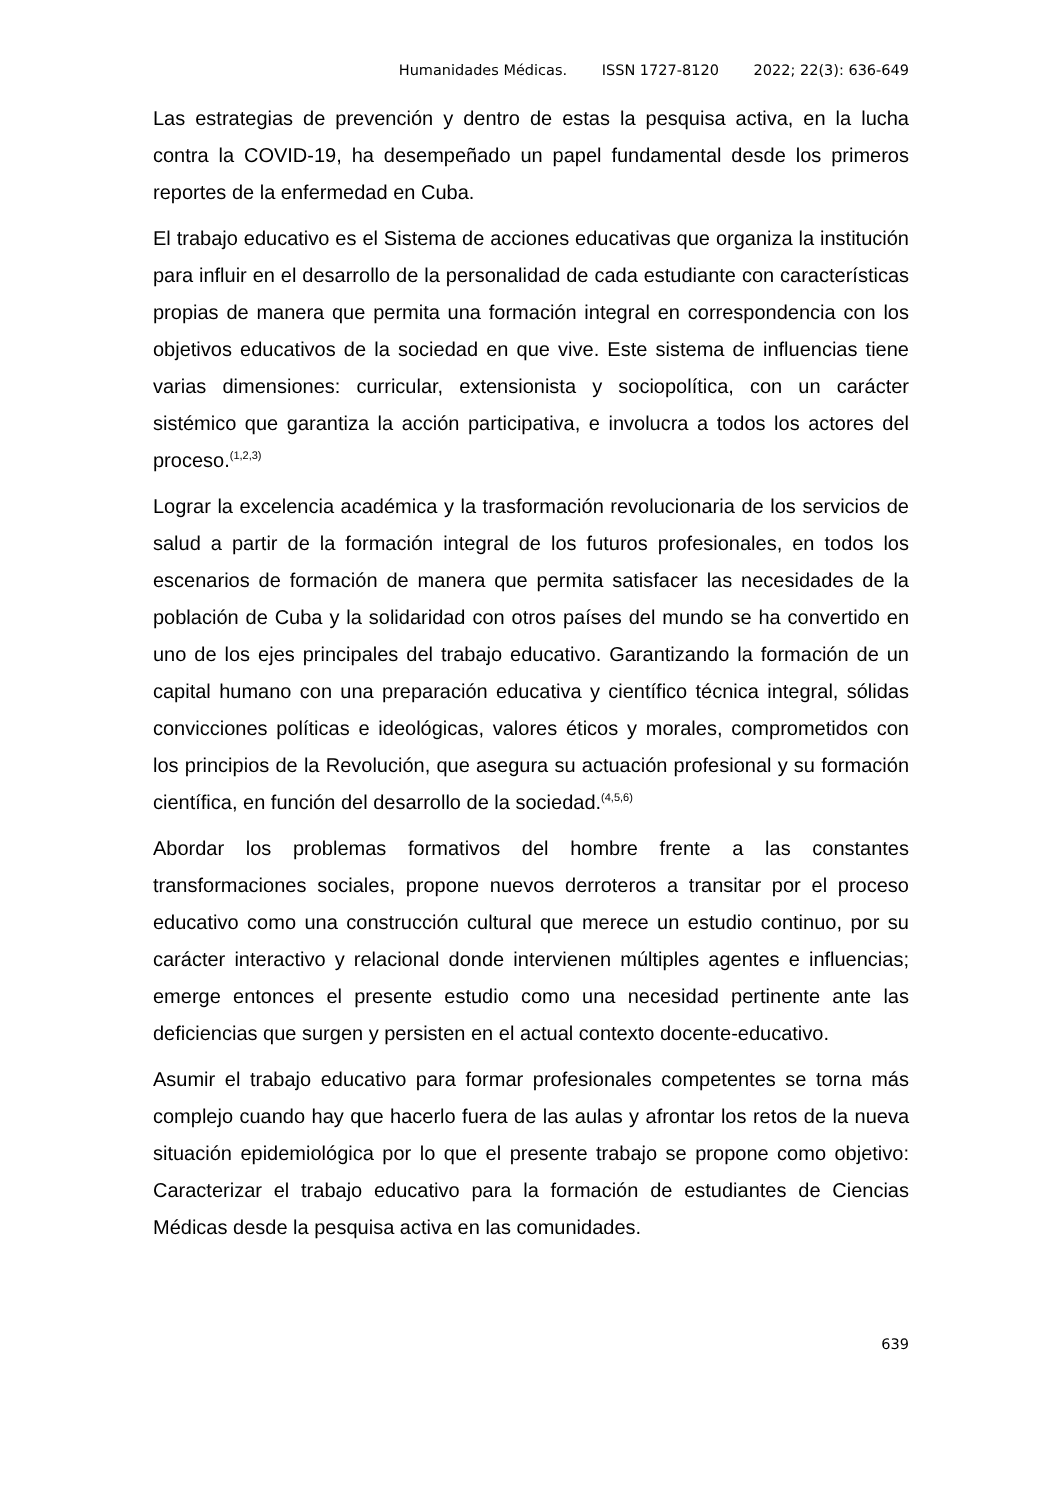Humanidades Médicas. ISSN 1727-8120 2022; 22(3): 636-649
Las estrategias de prevención y dentro de estas la pesquisa activa, en la lucha contra la COVID-19, ha desempeñado un papel fundamental desde los primeros reportes de la enfermedad en Cuba.
El trabajo educativo es el Sistema de acciones educativas que organiza la institución para influir en el desarrollo de la personalidad de cada estudiante con características propias de manera que permita una formación integral en correspondencia con los objetivos educativos de la sociedad en que vive. Este sistema de influencias tiene varias dimensiones: curricular, extensionista y sociopolítica, con un carácter sistémico que garantiza la acción participativa, e involucra a todos los actores del proceso.<sup>(1,2,3)</sup>
Lograr la excelencia académica y la trasformación revolucionaria de los servicios de salud a partir de la formación integral de los futuros profesionales, en todos los escenarios de formación de manera que permita satisfacer las necesidades de la población de Cuba y la solidaridad con otros países del mundo se ha convertido en uno de los ejes principales del trabajo educativo. Garantizando la formación de un capital humano con una preparación educativa y científico técnica integral, sólidas convicciones políticas e ideológicas, valores éticos y morales, comprometidos con los principios de la Revolución, que asegura su actuación profesional y su formación científica, en función del desarrollo de la sociedad.<sup>(4,5,6)</sup>
Abordar los problemas formativos del hombre frente a las constantes transformaciones sociales, propone nuevos derroteros a transitar por el proceso educativo como una construcción cultural que merece un estudio continuo, por su carácter interactivo y relacional donde intervienen múltiples agentes e influencias; emerge entonces el presente estudio como una necesidad pertinente ante las deficiencias que surgen y persisten en el actual contexto docente-educativo.
Asumir el trabajo educativo para formar profesionales competentes se torna más complejo cuando hay que hacerlo fuera de las aulas y afrontar los retos de la nueva situación epidemiológica por lo que el presente trabajo se propone como objetivo: Caracterizar el trabajo educativo para la formación de estudiantes de Ciencias Médicas desde la pesquisa activa en las comunidades.
639